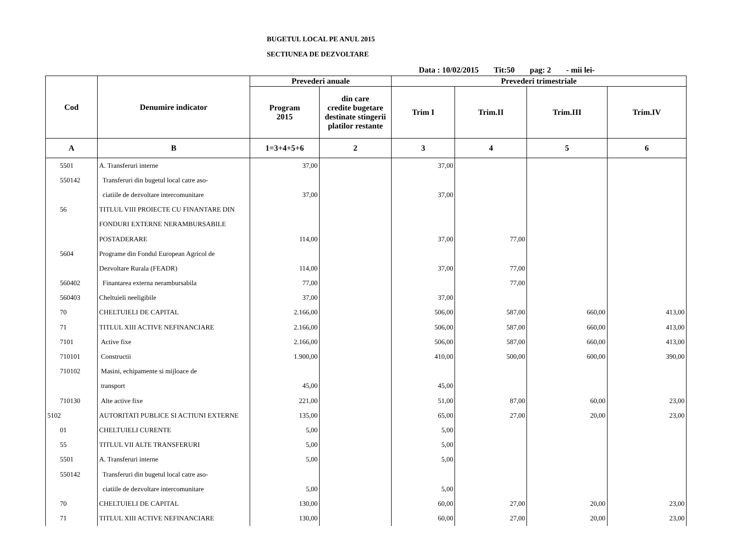BUGETUL LOCAL PE ANUL 2015
SECTIUNEA DE DEZVOLTARE
Data : 10/02/2015 Tit:50 pag: 2 - mii lei-
| Cod | Denumire indicator | Prevederi anuale | | Prevederi trimestriale | | | |
| --- | --- | --- | --- | --- | --- | --- | --- |
| | | Program 2015 | din care credite bugetare destinate stingerii platilor restante | Trim I | Trim.II | Trim.III | Trim.IV |
| A | B | 1=3+4+5+6 | 2 | 3 | 4 | 5 | 6 |
| 5501 | A. Transferuri interne | 37,00 | | 37,00 | | | |
| 550142 | Transferuri din bugetul local catre aso- | | | | | | |
| | ciatiile de dezvoltare intercomunitare | 37,00 | | 37,00 | | | |
| 56 | TITLUL VIII PROIECTE CU FINANTARE DIN | | | | | | |
| | FONDURI EXTERNE NERAMBURSABILE | | | | | | |
| | POSTADERARE | 114,00 | | 37,00 | 77,00 | | |
| 5604 | Programe din Fondul European Agricol de | | | | | | |
| | Dezvoltare Rurala (FEADR) | 114,00 | | 37,00 | 77,00 | | |
| 560402 | Finantarea externa nerambursabila | 77,00 | | | 77,00 | | |
| 560403 | Cheltuieli neeligibile | 37,00 | | 37,00 | | | |
| 70 | CHELTUIELI DE CAPITAL | 2.166,00 | | 506,00 | 587,00 | 660,00 | 413,00 |
| 71 | TITLUL XIII ACTIVE NEFINANCIARE | 2.166,00 | | 506,00 | 587,00 | 660,00 | 413,00 |
| 7101 | Active fixe | 2.166,00 | | 506,00 | 587,00 | 660,00 | 413,00 |
| 710101 | Constructii | 1.900,00 | | 410,00 | 500,00 | 600,00 | 390,00 |
| 710102 | Masini, echipamente si mijloace de | | | | | | |
| | transport | 45,00 | | 45,00 | | | |
| 710130 | Alte active fixe | 221,00 | | 51,00 | 87,00 | 60,00 | 23,00 |
| 5102 | AUTORITATI PUBLICE SI ACTIUNI EXTERNE | 135,00 | | 65,00 | 27,00 | 20,00 | 23,00 |
| 01 | CHELTUIELI CURENTE | 5,00 | | 5,00 | | | |
| 55 | TITLUL VII ALTE TRANSFERURI | 5,00 | | 5,00 | | | |
| 5501 | A. Transferuri interne | 5,00 | | 5,00 | | | |
| 550142 | Transferuri din bugetul local catre aso- | | | | | | |
| | ciatiile de dezvoltare intercomunitare | 5,00 | | 5,00 | | | |
| 70 | CHELTUIELI DE CAPITAL | 130,00 | | 60,00 | 27,00 | 20,00 | 23,00 |
| 71 | TITLUL XIII ACTIVE NEFINANCIARE | 130,00 | | 60,00 | 27,00 | 20,00 | 23,00 |